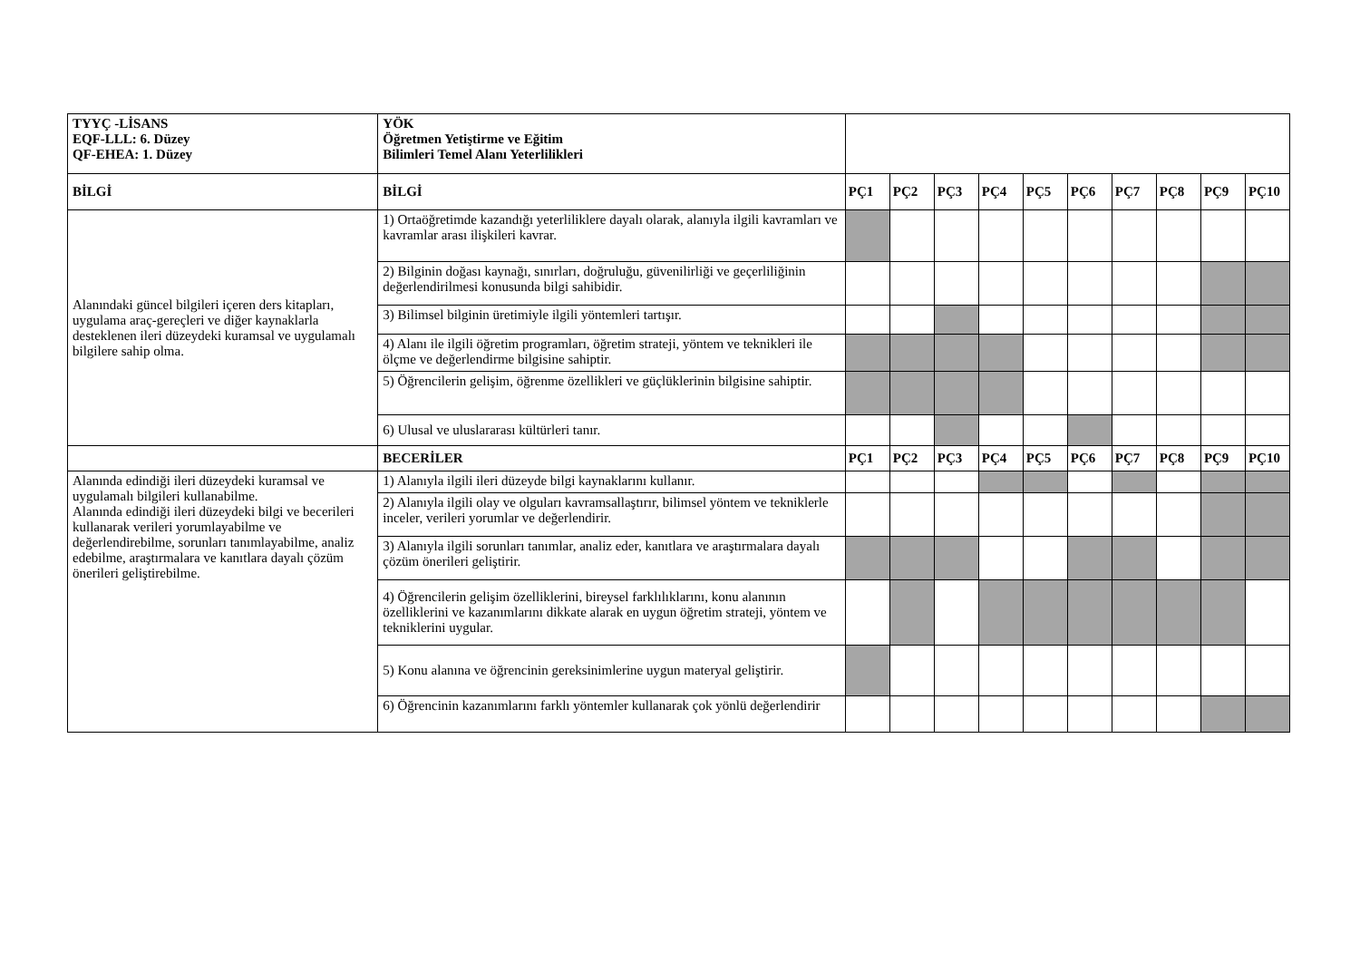| TYYÇ -LİSANS EQF-LLL: 6. Düzey QF-EHEA: 1. Düzey | YÖK Öğretmen Yetiştirme ve Eğitim Bilimleri Temel Alanı Yeterlilikleri | | | | | | | | | | |
| BİLGİ | BİLGİ | PÇ1 | PÇ2 | PÇ3 | PÇ4 | PÇ5 | PÇ6 | PÇ7 | PÇ8 | PÇ9 | PÇ10 |
| Alanındaki güncel bilgileri içeren ders kitapları, uygulama araç-gereçleri ve diğer kaynaklarla desteklenen ileri düzeydeki kuramsal ve uygulamalı bilgilere sahip olma. | 1) Ortaöğretimde kazandığı yeterliliklere dayalı olarak, alanıyla ilgili kavramları ve kavramlar arası ilişkileri kavrar. | | | | | | | | | | |
| | 2) Bilginin doğası kaynağı, sınırları, doğruluğu, güvenilirliği ve geçerliliğinin değerlendirilmesi konusunda bilgi sahibidir. | | | | | | | | | | |
| | 3) Bilimsel bilginin üretimiyle ilgili yöntemleri tartışır. | | | | | | | | | | |
| | 4) Alanı ile ilgili öğretim programları, öğretim strateji, yöntem ve teknikleri ile ölçme ve değerlendirme bilgisine sahiptir. | | | | | | | | | | |
| | 5) Öğrencilerin gelişim, öğrenme özellikleri ve güçlüklerinin bilgisine sahiptir. | | | | | | | | | | |
| | 6) Ulusal ve uluslararası kültürleri tanır. | | | | | | | | | | |
| | BECERİLER | PÇ1 | PÇ2 | PÇ3 | PÇ4 | PÇ5 | PÇ6 | PÇ7 | PÇ8 | PÇ9 | PÇ10 |
| Alanında edindiği ileri düzeydeki kuramsal ve uygulamalı bilgileri kullanabilme. Alanında edindiği ileri düzeydeki bilgi ve becerileri kullanarak verileri yorumlayabilme ve değerlendirebilme, sorunları tanımlayabilme, analiz edebilme, araştırmalara ve kanıtlara dayalı çözüm önerileri geliştirebilme. | 1) Alanıyla ilgili ileri düzeyde bilgi kaynaklarını kullanır. | | | | | | | | | | |
| | 2) Alanıyla ilgili olay ve olguları kavramsallaştırır, bilimsel yöntem ve tekniklerle inceler, verileri yorumlar ve değerlendirir. | | | | | | | | | | |
| | 3) Alanıyla ilgili sorunları tanımlar, analiz eder, kanıtlara ve araştırmalara dayalı çözüm önerileri geliştirir. | | | | | | | | | | |
| | 4) Öğrencilerin gelişim özelliklerini, bireysel farklılıklarını, konu alanının özelliklerini ve kazanımlarını dikkate alarak en uygun öğretim strateji, yöntem ve tekniklerini uygular. | | | | | | | | | | |
| | 5) Konu alanına ve öğrencinin gereksinimlerine uygun materyal geliştirir. | | | | | | | | | | |
| | 6) Öğrencinin kazanımlarını farklı yöntemler kullanarak çok yönlü değerlendirir | | | | | | | | | | |